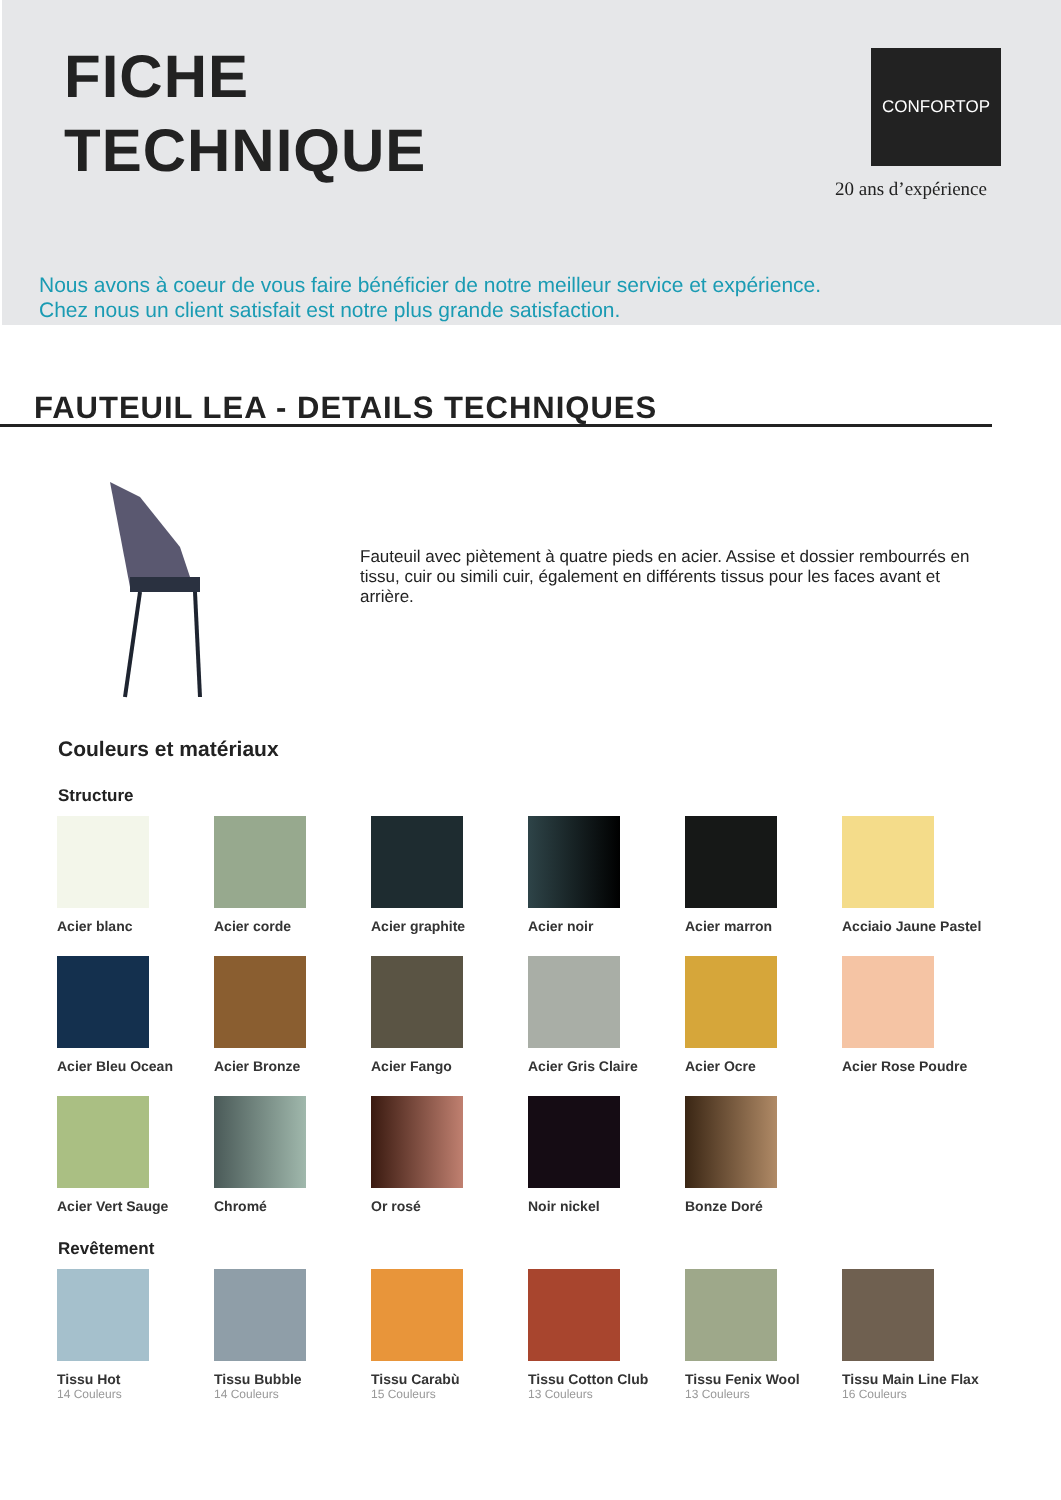FICHE
TECHNIQUE
CONFORTOP
20 ans d’expérience
Nous avons à coeur de vous faire bénéficier de notre meilleur service et expérience.
Chez nous un client satisfait est notre plus grande satisfaction.
FAUTEUIL LEA - DETAILS TECHNIQUES
Fauteuil avec piètement à quatre pieds en acier. Assise et dossier rembourrés en tissu, cuir ou simili cuir, également en différents tissus pour les faces avant et arrière.
Couleurs et matériaux
Structure
Acier blanc
Acier corde
Acier graphite
Acier noir
Acier marron
Acciaio Jaune Pastel
Acier Bleu Ocean
Acier Bronze
Acier Fango
Acier Gris Claire
Acier Ocre
Acier Rose Poudre
Acier Vert Sauge
Chromé
Or rosé
Noir nickel
Bonze Doré
Revêtement
Tissu Hot
14 Couleurs
Tissu Bubble
14 Couleurs
Tissu Carabù
15 Couleurs
Tissu Cotton Club
13 Couleurs
Tissu Fenix Wool
13 Couleurs
Tissu Main Line Flax
16 Couleurs